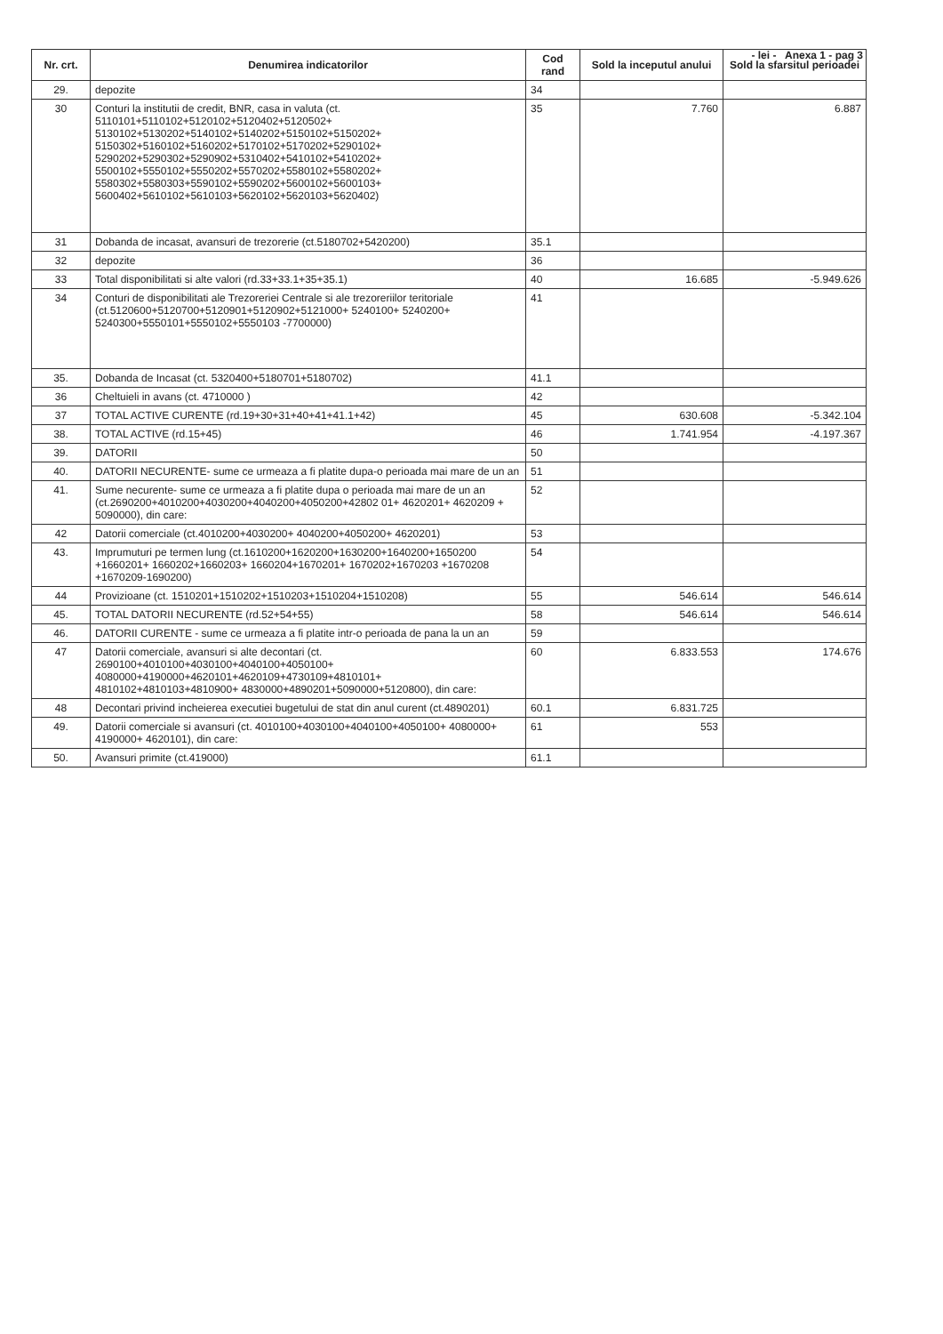- lei - Anexa 1 - pag 3
| Nr. crt. | Denumirea indicatorilor | Cod rand | Sold la inceputul anului | Sold la sfarsitul perioadei |
| --- | --- | --- | --- | --- |
| 29. | depozite | 34 | | |
| 30 | Conturi la institutii de credit, BNR, casa in valuta (ct. 5110101+5110102+5120102+5120402+5120502+ 5130102+5130202+5140102+5140202+5150102+5150202+ 5150302+5160102+5160202+5170102+5170202+5290102+ 5290202+5290302+5290902+5310402+5410102+5410202+ 5500102+5550102+5550202+5570202+5580102+5580202+ 5580302+5580303+5590102+5590202+5600102+5600103+ 5600402+5610102+5610103+5620102+5620103+5620402) | 35 | 7.760 | 6.887 |
| 31 | Dobanda de incasat, avansuri de trezorerie (ct.5180702+5420200) | 35.1 | | |
| 32 | depozite | 36 | | |
| 33 | Total disponibilitati si alte valori (rd.33+33.1+35+35.1) | 40 | 16.685 | -5.949.626 |
| 34 | Conturi de disponibilitati ale Trezoreriei Centrale si ale trezoreriilor teritoriale (ct.5120600+5120700+5120901+5120902+5121000+ 5240100+ 5240200+ 5240300+5550101+5550102+5550103 -7700000) | 41 | | |
| 35. | Dobanda de Incasat (ct. 5320400+5180701+5180702) | 41.1 | | |
| 36 | Cheltuieli in avans (ct. 4710000 ) | 42 | | |
| 37 | TOTAL ACTIVE CURENTE (rd.19+30+31+40+41+41.1+42) | 45 | 630.608 | -5.342.104 |
| 38. | TOTAL ACTIVE (rd.15+45) | 46 | 1.741.954 | -4.197.367 |
| 39. | DATORII | 50 | | |
| 40. | DATORII NECURENTE- sume ce urmeaza a fi platite dupa-o perioada mai mare de un an | 51 | | |
| 41. | Sume necurente- sume ce urmeaza a fi platite dupa o perioada mai mare de un an (ct.2690200+4010200+4030200+4040200+4050200+42802 01+ 4620201+ 4620209 + 5090000), din care: | 52 | | |
| 42 | Datorii comerciale (ct.4010200+4030200+ 4040200+4050200+ 4620201) | 53 | | |
| 43. | Imprumuturi pe termen lung (ct.1610200+1620200+1630200+1640200+1650200 +1660201+ 1660202+1660203+ 1660204+1670201+ 1670202+1670203 +1670208 +1670209-1690200) | 54 | | |
| 44 | Provizioane (ct. 1510201+1510202+1510203+1510204+1510208) | 55 | 546.614 | 546.614 |
| 45. | TOTAL DATORII NECURENTE (rd.52+54+55) | 58 | 546.614 | 546.614 |
| 46. | DATORII CURENTE - sume ce urmeaza a fi platite intr-o perioada de pana la un an | 59 | | |
| 47 | Datorii comerciale, avansuri si alte decontari (ct. 2690100+4010100+4030100+4040100+4050100+ 4080000+4190000+4620101+4620109+4730109+4810101+ 4810102+4810103+4810900+ 4830000+4890201+5090000+5120800), din care: | 60 | 6.833.553 | 174.676 |
| 48 | Decontari privind incheierea executiei bugetului de stat din anul curent (ct.4890201) | 60.1 | 6.831.725 | |
| 49. | Datorii comerciale si avansuri (ct. 4010100+4030100+4040100+4050100+ 4080000+ 4190000+ 4620101), din care: | 61 | 553 | |
| 50. | Avansuri primite (ct.419000) | 61.1 | | |